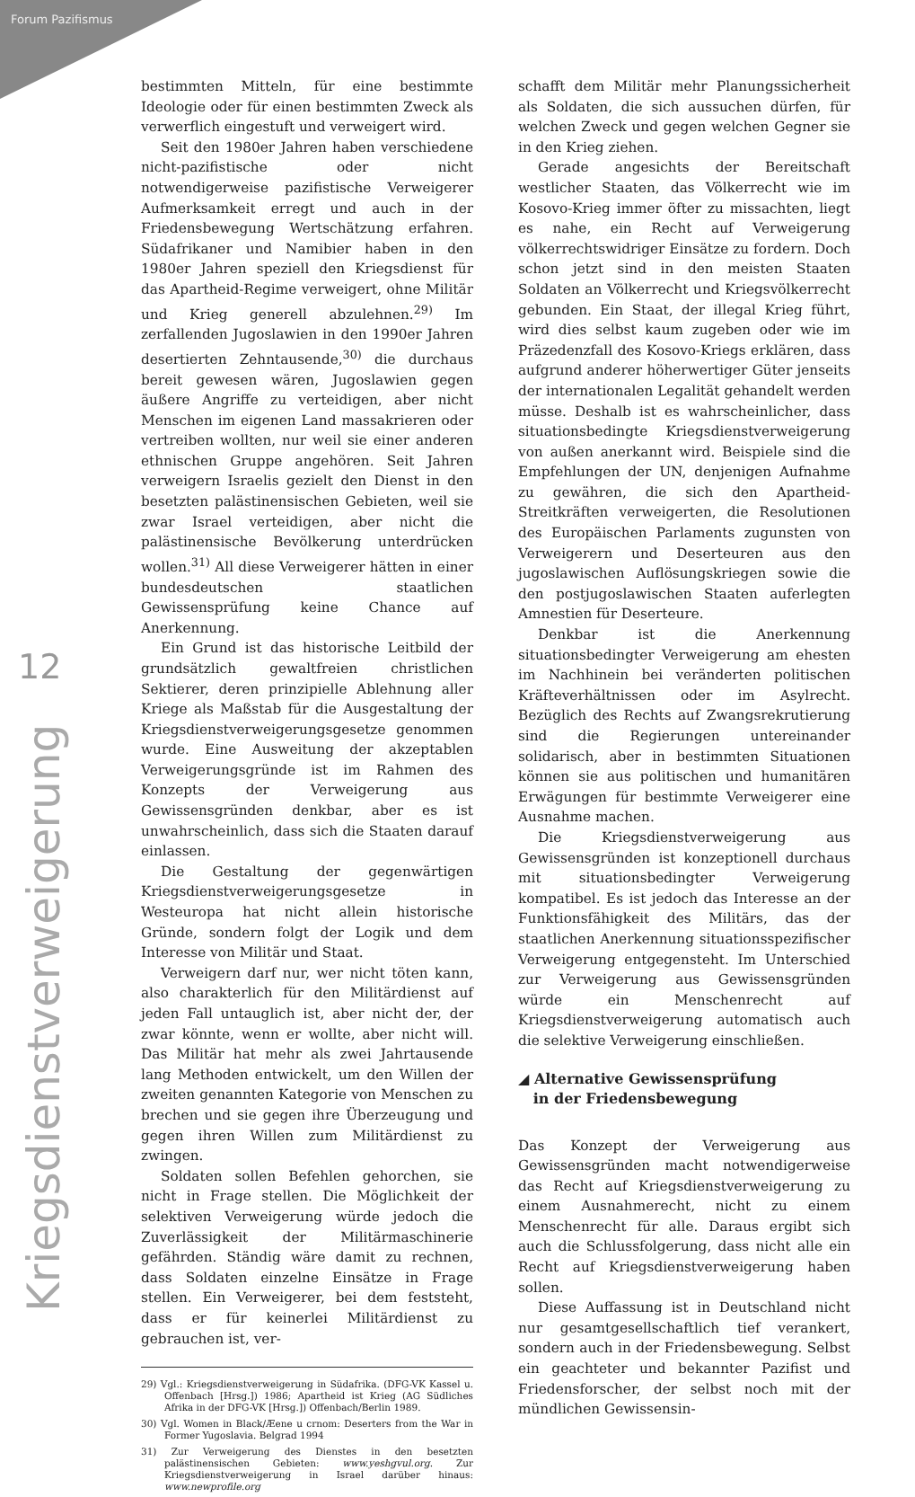Forum Pazifismus
12
Kriegsdienstverweigerung
bestimmten Mitteln, für eine bestimmte Ideologie oder für einen bestimmten Zweck als verwerflich eingestuft und verweigert wird.
Seit den 1980er Jahren haben verschiedene nicht-pazifistische oder nicht notwendigerweise pazifistische Verweigerer Aufmerksamkeit erregt und auch in der Friedensbewegung Wertschätzung erfahren. Südafrikaner und Namibier haben in den 1980er Jahren speziell den Kriegsdienst für das Apartheid-Regime verweigert, ohne Militär und Krieg generell abzulehnen.<sup>29)</sup> Im zerfallenden Jugoslawien in den 1990er Jahren desertierten Zehntausende,<sup>30)</sup> die durchaus bereit gewesen wären, Jugoslawien gegen äußere Angriffe zu verteidigen, aber nicht Menschen im eigenen Land massakrieren oder vertreiben wollten, nur weil sie einer anderen ethnischen Gruppe angehören. Seit Jahren verweigern Israelis gezielt den Dienst in den besetzten palästinensischen Gebieten, weil sie zwar Israel verteidigen, aber nicht die palästinensische Bevölkerung unterdrücken wollen.<sup>31)</sup> All diese Verweigerer hätten in einer bundesdeutschen staatlichen Gewissensprüfung keine Chance auf Anerkennung.
Ein Grund ist das historische Leitbild der grundsätzlich gewaltfreien christlichen Sektierer, deren prinzipielle Ablehnung aller Kriege als Maßstab für die Ausgestaltung der Kriegsdienstverweigerungsgesetze genommen wurde. Eine Ausweitung der akzeptablen Verweigerungsgründe ist im Rahmen des Konzepts der Verweigerung aus Gewissensgründen denkbar, aber es ist unwahrscheinlich, dass sich die Staaten darauf einlassen.
Die Gestaltung der gegenwärtigen Kriegsdienstverweigerungsgesetze in Westeuropa hat nicht allein historische Gründe, sondern folgt der Logik und dem Interesse von Militär und Staat.
Verweigern darf nur, wer nicht töten kann, also charakterlich für den Militärdienst auf jeden Fall untauglich ist, aber nicht der, der zwar könnte, wenn er wollte, aber nicht will. Das Militär hat mehr als zwei Jahrtausende lang Methoden entwickelt, um den Willen der zweiten genannten Kategorie von Menschen zu brechen und sie gegen ihre Überzeugung und gegen ihren Willen zum Militärdienst zu zwingen.
Soldaten sollen Befehlen gehorchen, sie nicht in Frage stellen. Die Möglichkeit der selektiven Verweigerung würde jedoch die Zuverlässigkeit der Militärmaschinerie gefährden. Ständig wäre damit zu rechnen, dass Soldaten einzelne Einsätze in Frage stellen. Ein Verweigerer, bei dem feststeht, dass er für keinerlei Militärdienst zu gebrauchen ist, ver-
29) Vgl.: Kriegsdienstverweigerung in Südafrika. (DFG-VK Kassel u. Offenbach [Hrsg.]) 1986; Apartheid ist Krieg (AG Südliches Afrika in der DFG-VK [Hrsg.]) Offenbach/Berlin 1989.
30) Vgl. Women in Black/Æene u crnom: Deserters from the War in Former Yugoslavia. Belgrad 1994
31) Zur Verweigerung des Dienstes in den besetzten palästinensischen Gebieten: www.yeshgvul.org. Zur Kriegsdienstverweigerung in Israel darüber hinaus: www.newprofile.org
schafft dem Militär mehr Planungssicherheit als Soldaten, die sich aussuchen dürfen, für welchen Zweck und gegen welchen Gegner sie in den Krieg ziehen.
Gerade angesichts der Bereitschaft westlicher Staaten, das Völkerrecht wie im Kosovo-Krieg immer öfter zu missachten, liegt es nahe, ein Recht auf Verweigerung völkerrechtswidriger Einsätze zu fordern. Doch schon jetzt sind in den meisten Staaten Soldaten an Völkerrecht und Kriegsvölkerrecht gebunden. Ein Staat, der illegal Krieg führt, wird dies selbst kaum zugeben oder wie im Präzedenzfall des Kosovo-Kriegs erklären, dass aufgrund anderer höherwertiger Güter jenseits der internationalen Legalität gehandelt werden müsse. Deshalb ist es wahrscheinlicher, dass situationsbedingte Kriegsdienstverweigerung von außen anerkannt wird. Beispiele sind die Empfehlungen der UN, denjenigen Aufnahme zu gewähren, die sich den Apartheid-Streitkräften verweigerten, die Resolutionen des Europäischen Parlaments zugunsten von Verweigerern und Deserteuren aus den jugoslawischen Auflösungskriegen sowie die den postjugoslawischen Staaten auferlegten Amnestien für Deserteure.
Denkbar ist die Anerkennung situationsbedingter Verweigerung am ehesten im Nachhinein bei veränderten politischen Kräfteverhältnissen oder im Asylrecht. Bezüglich des Rechts auf Zwangsrekrutierung sind die Regierungen untereinander solidarisch, aber in bestimmten Situationen können sie aus politischen und humanitären Erwägungen für bestimmte Verweigerer eine Ausnahme machen.
Die Kriegsdienstverweigerung aus Gewissensgründen ist konzeptionell durchaus mit situationsbedingter Verweigerung kompatibel. Es ist jedoch das Interesse an der Funktionsfähigkeit des Militärs, das der staatlichen Anerkennung situationsspezifischer Verweigerung entgegensteht. Im Unterschied zur Verweigerung aus Gewissensgründen würde ein Menschenrecht auf Kriegsdienstverweigerung automatisch auch die selektive Verweigerung einschließen.
◢ Alternative Gewissensprüfung
in der Friedensbewegung
Das Konzept der Verweigerung aus Gewissensgründen macht notwendigerweise das Recht auf Kriegsdienstverweigerung zu einem Ausnahmerecht, nicht zu einem Menschenrecht für alle. Daraus ergibt sich auch die Schlussfolgerung, dass nicht alle ein Recht auf Kriegsdienstverweigerung haben sollen.
Diese Auffassung ist in Deutschland nicht nur gesamtgesellschaftlich tief verankert, sondern auch in der Friedensbewegung. Selbst ein geachteter und bekannter Pazifist und Friedensforscher, der selbst noch mit der mündlichen Gewissensin-